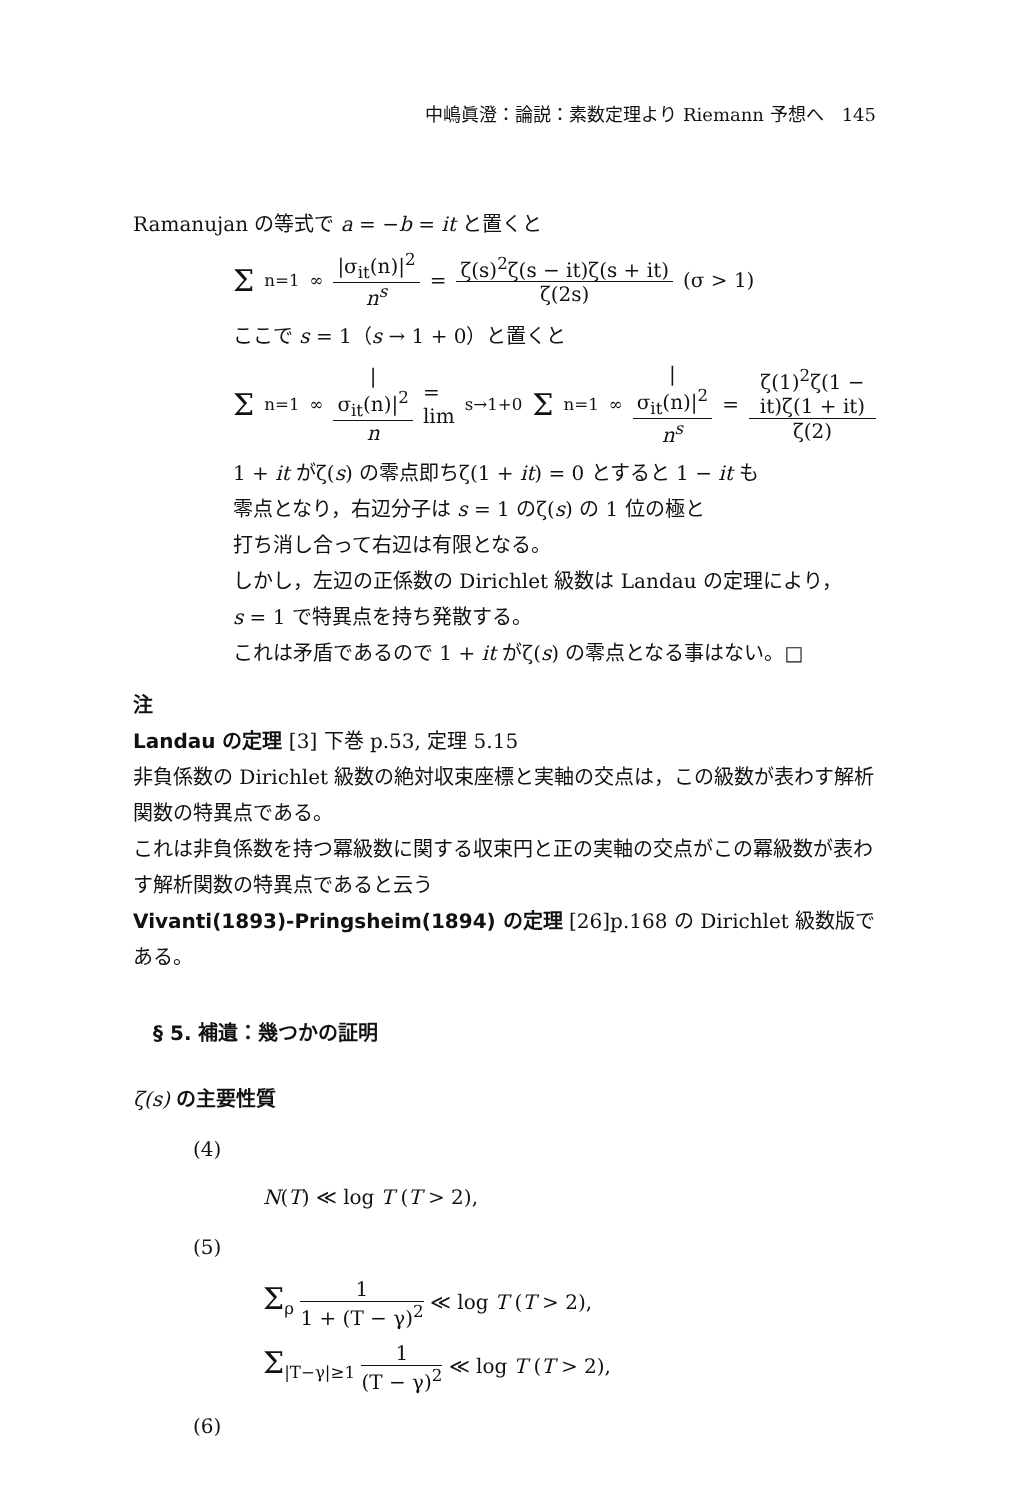中嶋眞澄：論説：素数定理より Riemann 予想へ　145
Ramanujan の等式で a = −b = it と置くと
Σ<sub>n=1</sub><sup>∞</sup> |σ<sub>it</sub>(n)|<sup>2</sup> n<sup>s</sup> = ζ(s)<sup>2</sup>ζ(s − it)ζ(s + it) ζ(2s) (σ > 1)
ここで s = 1（s → 1 + 0）と置くと
Σ<sub>n=1</sub><sup>∞</sup> |σ<sub>it</sub>(n)|<sup>2</sup> n = lim<sub>s→1+0</sub> Σ<sub>n=1</sub><sup>∞</sup> |σ<sub>it</sub>(n)|<sup>2</sup> n<sup>s</sup> = ζ(1)<sup>2</sup>ζ(1 − it)ζ(1 + it) ζ(2)
1 + it がζ(s) の零点即ちζ(1 + it) = 0 とすると 1 − it も
零点となり，右辺分子は s = 1 のζ(s) の 1 位の極と
打ち消し合って右辺は有限となる。
しかし，左辺の正係数の Dirichlet 級数は Landau の定理により，
s = 1 で特異点を持ち発散する。
これは矛盾であるので 1 + it がζ(s) の零点となる事はない。□
注
Landau の定理 [3] 下巻 p.53, 定理 5.15
非負係数の Dirichlet 級数の絶対収束座標と実軸の交点は，この級数が表わす解析関数の特異点である。
これは非負係数を持つ冪級数に関する収束円と正の実軸の交点がこの冪級数が表わす解析関数の特異点であると云う
Vivanti(1893)-Pringsheim(1894) の定理 [26]p.168 の Dirichlet 級数版である。
§ 5. 補遺：幾つかの証明
ζ(s) の主要性質
(4)
N(T) ≪ log T (T > 2),
(5)
Σ<sub>ρ</sub> 1 1 + (T − γ)<sup>2</sup> ≪ log T (T > 2),
Σ<sub>|T−γ|≥1</sub> 1 (T − γ)<sup>2</sup> ≪ log T (T > 2),
(6)